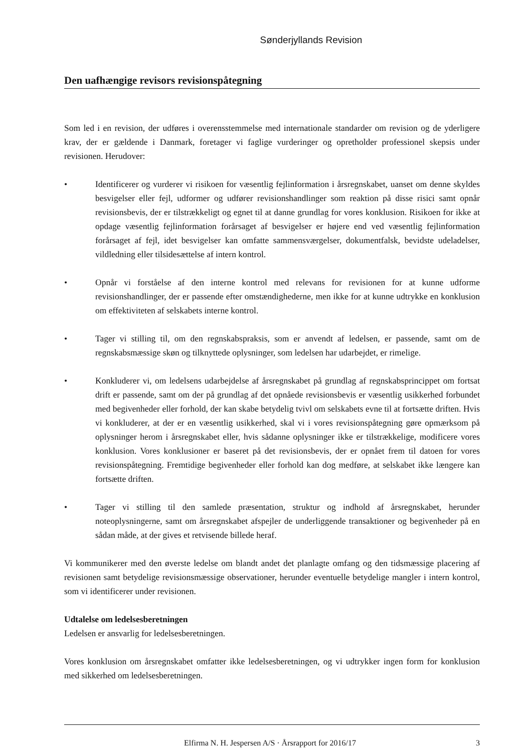Sønderjyllands Revision
Den uafhængige revisors revisionspåtegning
Som led i en revision, der udføres i overensstemmelse med internationale standarder om revision og de yderligere krav, der er gældende i Danmark, foretager vi faglige vurderinger og opretholder professionel skepsis under revisionen. Herudover:
• Identificerer og vurderer vi risikoen for væsentlig fejlinformation i årsregnskabet, uanset om denne skyldes besvigelser eller fejl, udformer og udfører revisionshandlinger som reaktion på disse risici samt opnår revisionsbevis, der er tilstrækkeligt og egnet til at danne grundlag for vores konklusion. Risikoen for ikke at opdage væsentlig fejlinformation forårsaget af besvigelser er højere end ved væsentlig fejlinformation forårsaget af fejl, idet besvigelser kan omfatte sammensværgelser, dokumentfalsk, bevidste udeladelser, vildledning eller tilsidesættelse af intern kontrol.
• Opnår vi forståelse af den interne kontrol med relevans for revisionen for at kunne udforme revisionshandlinger, der er passende efter omstændighederne, men ikke for at kunne udtrykke en konklusion om effektiviteten af selskabets interne kontrol.
• Tager vi stilling til, om den regnskabspraksis, som er anvendt af ledelsen, er passende, samt om de regnskabsmæssige skøn og tilknyttede oplysninger, som ledelsen har udarbejdet, er rimelige.
• Konkluderer vi, om ledelsens udarbejdelse af årsregnskabet på grundlag af regnskabsprincippet om fortsat drift er passende, samt om der på grundlag af det opnåede revisionsbevis er væsentlig usikkerhed forbundet med begivenheder eller forhold, der kan skabe betydelig tvivl om selskabets evne til at fortsætte driften. Hvis vi konkluderer, at der er en væsentlig usikkerhed, skal vi i vores revisionspåtegning gøre opmærksom på oplysninger herom i årsregnskabet eller, hvis sådanne oplysninger ikke er tilstrækkelige, modificere vores konklusion. Vores konklusioner er baseret på det revisionsbevis, der er opnået frem til datoen for vores revisionspåtegning. Fremtidige begivenheder eller forhold kan dog medføre, at selskabet ikke længere kan fortsætte driften.
• Tager vi stilling til den samlede præsentation, struktur og indhold af årsregnskabet, herunder noteoplysningerne, samt om årsregnskabet afspejler de underliggende transaktioner og begivenheder på en sådan måde, at der gives et retvisende billede heraf.
Vi kommunikerer med den øverste ledelse om blandt andet det planlagte omfang og den tidsmæssige placering af revisionen samt betydelige revisionsmæssige observationer, herunder eventuelle betydelige mangler i intern kontrol, som vi identificerer under revisionen.
Udtalelse om ledelsesberetningen
Ledelsen er ansvarlig for ledelsesberetningen.
Vores konklusion om årsregnskabet omfatter ikke ledelsesberetningen, og vi udtrykker ingen form for konklusion med sikkerhed om ledelsesberetningen.
Elfirma N. H. Jespersen A/S · Årsrapport for 2016/17 3